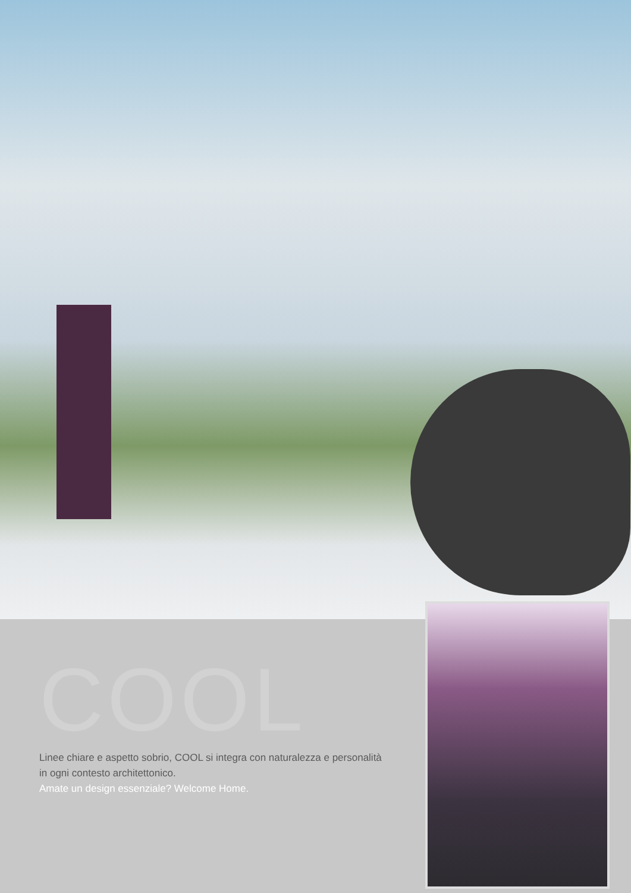COOL
Linee chiare e aspetto sobrio, COOL si integra con naturalezza e personalità in ogni contesto architettonico.
Amate un design essenziale? Welcome Home.